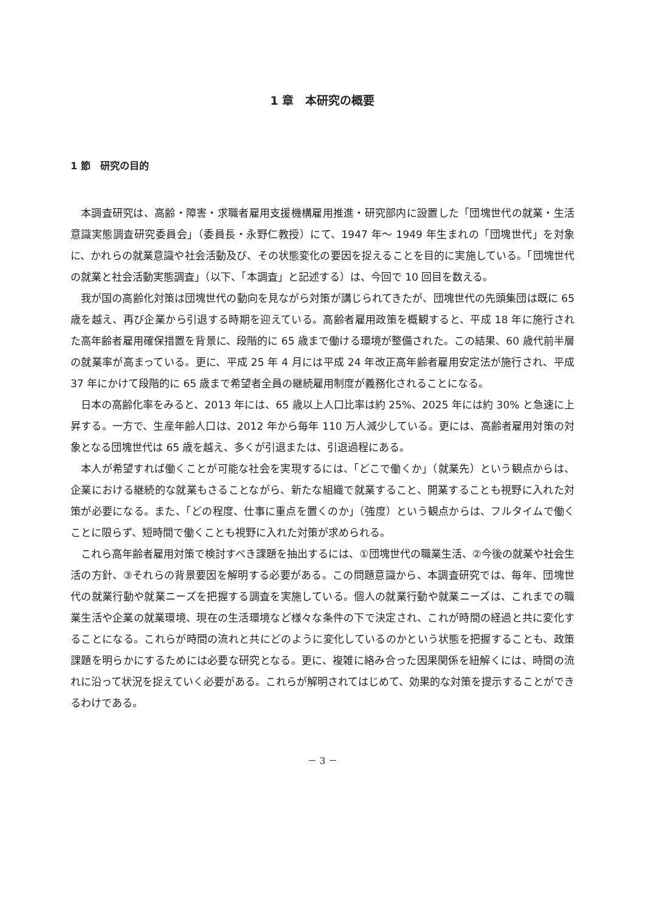1 章　本研究の概要
1 節　研究の目的
本調査研究は、高齢・障害・求職者雇用支援機構雇用推進・研究部内に設置した「団塊世代の就業・生活意識実態調査研究委員会」（委員長・永野仁教授）にて、1947 年～ 1949 年生まれの「団塊世代」を対象に、かれらの就業意識や社会活動及び、その状態変化の要因を捉えることを目的に実施している。「団塊世代の就業と社会活動実態調査」（以下、「本調査」と記述する）は、今回で 10 回目を数える。
我が国の高齢化対策は団塊世代の動向を見ながら対策が講じられてきたが、団塊世代の先頭集団は既に 65 歳を越え、再び企業から引退する時期を迎えている。高齢者雇用政策を概観すると、平成 18 年に施行された高年齢者雇用確保措置を背景に、段階的に 65 歳まで働ける環境が整備された。この結果、60 歳代前半層の就業率が高まっている。更に、平成 25 年 4 月には平成 24 年改正高年齢者雇用安定法が施行され、平成 37 年にかけて段階的に 65 歳まで希望者全員の継続雇用制度が義務化されることになる。
日本の高齢化率をみると、2013 年には、65 歳以上人口比率は約 25%、2025 年には約 30% と急速に上昇する。一方で、生産年齢人口は、2012 年から毎年 110 万人減少している。更には、高齢者雇用対策の対象となる団塊世代は 65 歳を越え、多くが引退または、引退過程にある。
本人が希望すれば働くことが可能な社会を実現するには、「どこで働くか」（就業先）という観点からは、企業における継続的な就業もさることながら、新たな組織で就業すること、開業することも視野に入れた対策が必要になる。また、「どの程度、仕事に重点を置くのか」（強度）という観点からは、フルタイムで働くことに限らず、短時間で働くことも視野に入れた対策が求められる。
これら高年齢者雇用対策で検討すべき課題を抽出するには、①団塊世代の職業生活、②今後の就業や社会生活の方針、③それらの背景要因を解明する必要がある。この問題意識から、本調査研究では、毎年、団塊世代の就業行動や就業ニーズを把握する調査を実施している。個人の就業行動や就業ニーズは、これまでの職業生活や企業の就業環境、現在の生活環境など様々な条件の下で決定され、これが時間の経過と共に変化することになる。これらが時間の流れと共にどのように変化しているのかという状態を把握することも、政策課題を明らかにするためには必要な研究となる。更に、複雑に絡み合った因果関係を紐解くには、時間の流れに沿って状況を捉えていく必要がある。これらが解明されてはじめて、効果的な対策を提示することができるわけである。
－ 3 －